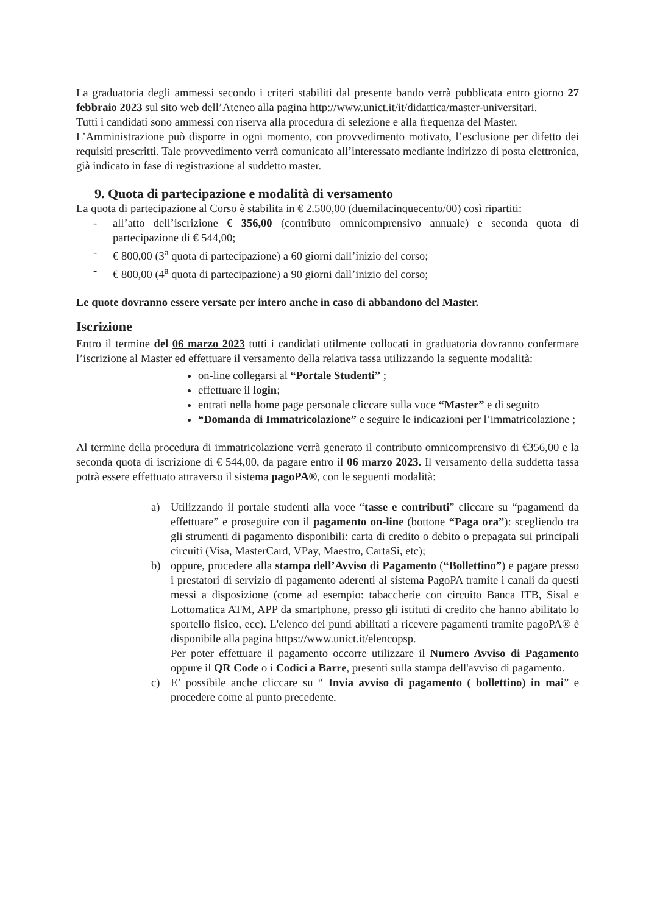La graduatoria degli ammessi secondo i criteri stabiliti dal presente bando verrà pubblicata entro giorno 27 febbraio 2023 sul sito web dell’Ateneo alla pagina http://www.unict.it/it/didattica/master-universitari.
Tutti i candidati sono ammessi con riserva alla procedura di selezione e alla frequenza del Master.
L’Amministrazione può disporre in ogni momento, con provvedimento motivato, l’esclusione per difetto dei requisiti prescritti. Tale provvedimento verrà comunicato all’interessato mediante indirizzo di posta elettronica, già indicato in fase di registrazione al suddetto master.
9. Quota di partecipazione e modalità di versamento
La quota di partecipazione al Corso è stabilita in € 2.500,00 (duemilacinquecento/00) così ripartiti:
- all’atto dell’iscrizione € 356,00 (contributo omnicomprensivo annuale) e seconda quota di partecipazione di € 544,00;
- € 800,00 (3<sup>a</sup> quota di partecipazione) a 60 giorni dall’inizio del corso;
- € 800,00 (4<sup>a</sup> quota di partecipazione) a 90 giorni dall’inizio del corso;
Le quote dovranno essere versate per intero anche in caso di abbandono del Master.
Iscrizione
Entro il termine del 06 marzo 2023 tutti i candidati utilmente collocati in graduatoria dovranno confermare l’iscrizione al Master ed effettuare il versamento della relativa tassa utilizzando la seguente modalità:
on-line collegarsi al “Portale Studenti” ;
effettuare il login;
entrati nella home page personale cliccare sulla voce “Master” e di seguito
“Domanda di Immatricolazione” e seguire le indicazioni per l’immatricolazione ;
Al termine della procedura di immatricolazione verrà generato il contributo omnicomprensivo di €356,00 e la seconda quota di iscrizione di € 544,00, da pagare entro il 06 marzo 2023. Il versamento della suddetta tassa potrà essere effettuato attraverso il sistema pagoPA®, con le seguenti modalità:
a) Utilizzando il portale studenti alla voce “tasse e contributi” cliccare su “pagamenti da effettuare” e proseguire con il pagamento on-line (bottone “Paga ora”): scegliendo tra gli strumenti di pagamento disponibili: carta di credito o debito o prepagata sui principali circuiti (Visa, MasterCard, VPay, Maestro, CartaSi, etc);
b) oppure, procedere alla stampa dell’Avviso di Pagamento (“Bollettino”) e pagare presso i prestatori di servizio di pagamento aderenti al sistema PagoPA tramite i canali da questi messi a disposizione (come ad esempio: tabaccherie con circuito Banca ITB, Sisal e Lottomatica ATM, APP da smartphone, presso gli istituti di credito che hanno abilitato lo sportello fisico, ecc). L'elenco dei punti abilitati a ricevere pagamenti tramite pagoPA® è disponibile alla pagina https://www.unict.it/elencopsp.
Per poter effettuare il pagamento occorre utilizzare il Numero Avviso di Pagamento oppure il QR Code o i Codici a Barre, presenti sulla stampa dell'avviso di pagamento.
c) E’ possibile anche cliccare su “ Invia avviso di pagamento ( bollettino) in mai” e procedere come al punto precedente.